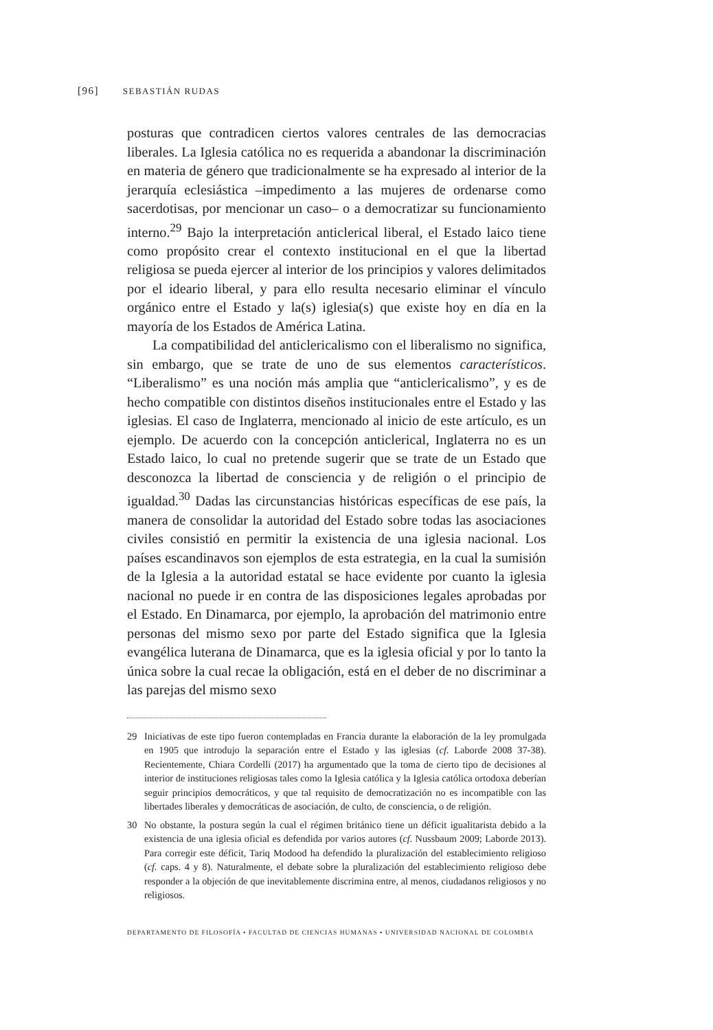[96] SEBASTIÁN RUDAS
posturas que contradicen ciertos valores centrales de las democracias liberales. La Iglesia católica no es requerida a abandonar la discriminación en materia de género que tradicionalmente se ha expresado al interior de la jerarquía eclesiástica –impedimento a las mujeres de ordenarse como sacerdotisas, por mencionar un caso– o a democratizar su funcionamiento interno.<sup>29</sup> Bajo la interpretación anticlerical liberal, el Estado laico tiene como propósito crear el contexto institucional en el que la libertad religiosa se pueda ejercer al interior de los principios y valores delimitados por el ideario liberal, y para ello resulta necesario eliminar el vínculo orgánico entre el Estado y la(s) iglesia(s) que existe hoy en día en la mayoría de los Estados de América Latina.
La compatibilidad del anticlericalismo con el liberalismo no significa, sin embargo, que se trate de uno de sus elementos característicos. “Liberalismo” es una noción más amplia que “anticlericalismo”, y es de hecho compatible con distintos diseños institucionales entre el Estado y las iglesias. El caso de Inglaterra, mencionado al inicio de este artículo, es un ejemplo. De acuerdo con la concepción anticlerical, Inglaterra no es un Estado laico, lo cual no pretende sugerir que se trate de un Estado que desconozca la libertad de consciencia y de religión o el principio de igualdad.<sup>30</sup> Dadas las circunstancias históricas específicas de ese país, la manera de consolidar la autoridad del Estado sobre todas las asociaciones civiles consistió en permitir la existencia de una iglesia nacional. Los países escandinavos son ejemplos de esta estrategia, en la cual la sumisión de la Iglesia a la autoridad estatal se hace evidente por cuanto la iglesia nacional no puede ir en contra de las disposiciones legales aprobadas por el Estado. En Dinamarca, por ejemplo, la aprobación del matrimonio entre personas del mismo sexo por parte del Estado significa que la Iglesia evangélica luterana de Dinamarca, que es la iglesia oficial y por lo tanto la única sobre la cual recae la obligación, está en el deber de no discriminar a las parejas del mismo sexo
29 Iniciativas de este tipo fueron contempladas en Francia durante la elaboración de la ley promulgada en 1905 que introdujo la separación entre el Estado y las iglesias (cf. Laborde 2008 37-38). Recientemente, Chiara Cordelli (2017) ha argumentado que la toma de cierto tipo de decisiones al interior de instituciones religiosas tales como la Iglesia católica y la Iglesia católica ortodoxa deberían seguir principios democráticos, y que tal requisito de democratización no es incompatible con las libertades liberales y democráticas de asociación, de culto, de consciencia, o de religión.
30 No obstante, la postura según la cual el régimen británico tiene un déficit igualitarista debido a la existencia de una iglesia oficial es defendida por varios autores (cf. Nussbaum 2009; Laborde 2013). Para corregir este déficit, Tariq Modood ha defendido la pluralización del establecimiento religioso (cf. caps. 4 y 8). Naturalmente, el debate sobre la pluralización del establecimiento religioso debe responder a la objeción de que inevitablemente discrimina entre, al menos, ciudadanos religiosos y no religiosos.
DEPARTAMENTO DE FILOSOFÍA • FACULTAD DE CIENCIAS HUMANAS • UNIVERSIDAD NACIONAL DE COLOMBIA